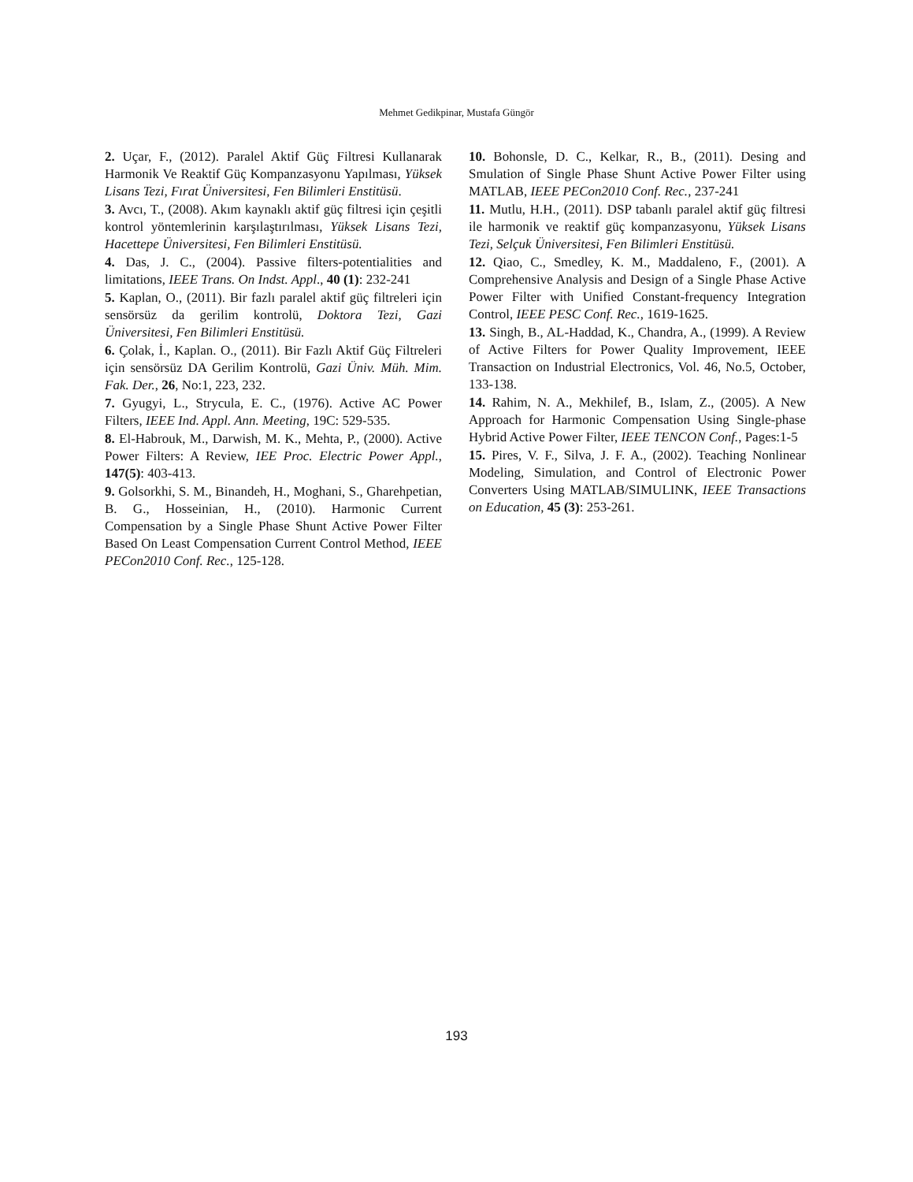Mehmet Gedikpinar, Mustafa Güngör
2. Uçar, F., (2012). Paralel Aktif Güç Filtresi Kullanarak Harmonik Ve Reaktif Güç Kompanzasyonu Yapılması, Yüksek Lisans Tezi, Fırat Üniversitesi, Fen Bilimleri Enstitüsü.
3. Avcı, T., (2008). Akım kaynaklı aktif güç filtresi için çeşitli kontrol yöntemlerinin karşılaştırılması, Yüksek Lisans Tezi, Hacettepe Üniversitesi, Fen Bilimleri Enstitüsü.
4. Das, J. C., (2004). Passive filters-potentialities and limitations, IEEE Trans. On Indst. Appl., 40 (1): 232-241
5. Kaplan, O., (2011). Bir fazlı paralel aktif güç filtreleri için sensörsüz da gerilim kontrolü, Doktora Tezi, Gazi Üniversitesi, Fen Bilimleri Enstitüsü.
6. Çolak, İ., Kaplan. O., (2011). Bir Fazlı Aktif Güç Filtreleri için sensörsüz DA Gerilim Kontrolü, Gazi Üniv. Müh. Mim. Fak. Der., 26, No:1, 223, 232.
7. Gyugyi, L., Strycula, E. C., (1976). Active AC Power Filters, IEEE Ind. Appl. Ann. Meeting, 19C: 529-535.
8. El-Habrouk, M., Darwish, M. K., Mehta, P., (2000). Active Power Filters: A Review, IEE Proc. Electric Power Appl., 147(5): 403-413.
9. Golsorkhi, S. M., Binandeh, H., Moghani, S., Gharehpetian, B. G., Hosseinian, H., (2010). Harmonic Current Compensation by a Single Phase Shunt Active Power Filter Based On Least Compensation Current Control Method, IEEE PECon2010 Conf. Rec., 125-128.
10. Bohonsle, D. C., Kelkar, R., B., (2011). Desing and Smulation of Single Phase Shunt Active Power Filter using MATLAB, IEEE PECon2010 Conf. Rec., 237-241
11. Mutlu, H.H., (2011). DSP tabanlı paralel aktif güç filtresi ile harmonik ve reaktif güç kompanzasyonu, Yüksek Lisans Tezi, Selçuk Üniversitesi, Fen Bilimleri Enstitüsü.
12. Qiao, C., Smedley, K. M., Maddaleno, F., (2001). A Comprehensive Analysis and Design of a Single Phase Active Power Filter with Unified Constant-frequency Integration Control, IEEE PESC Conf. Rec., 1619-1625.
13. Singh, B., AL-Haddad, K., Chandra, A., (1999). A Review of Active Filters for Power Quality Improvement, IEEE Transaction on Industrial Electronics, Vol. 46, No.5, October, 133-138.
14. Rahim, N. A., Mekhilef, B., Islam, Z., (2005). A New Approach for Harmonic Compensation Using Single-phase Hybrid Active Power Filter, IEEE TENCON Conf., Pages:1-5
15. Pires, V. F., Silva, J. F. A., (2002). Teaching Nonlinear Modeling, Simulation, and Control of Electronic Power Converters Using MATLAB/SIMULINK, IEEE Transactions on Education, 45 (3): 253-261.
193